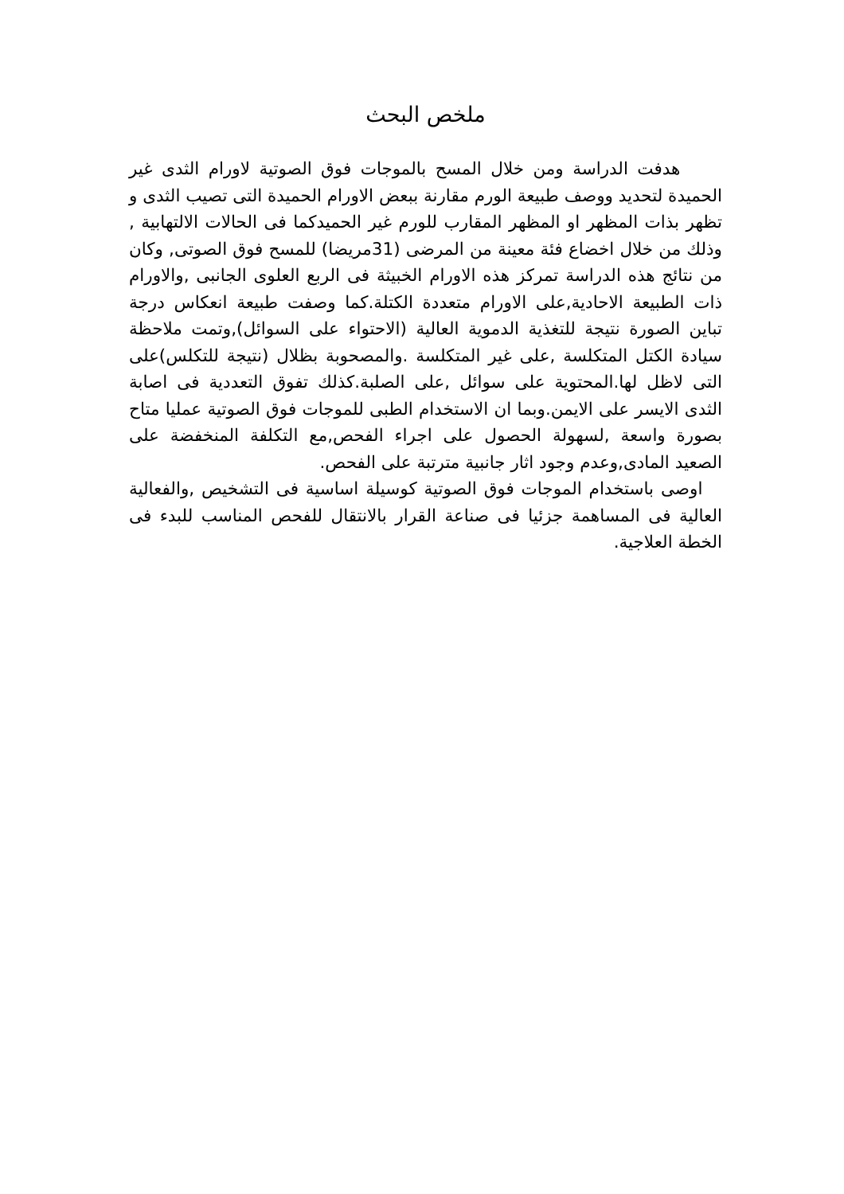ملخص البحث
هدفت الدراسة ومن خلال المسح بالموجات فوق الصوتية لاورام الثدى غير الحميدة لتحديد ووصف طبيعة الورم مقارنة ببعض الاورام الحميدة التى تصيب الثدى و تظهر بذات المظهر او المظهر المقارب للورم غير الحميدكما فى الحالات الالتهابية , وذلك من خلال اخضاع فئة معينة من المرضى (31مريضا) للمسح فوق الصوتى, وكان من نتائج هذه الدراسة تمركز هذه الاورام الخبيثة فى الربع العلوى الجانبى ,والاورام ذات الطبيعة الاحادية,على الاورام متعددة الكتلة.كما وصفت طبيعة انعكاس درجة تباين الصورة نتيجة للتغذية الدموية العالية (الاحتواء على السوائل),وتمت ملاحظة سيادة الكتل المتكلسة ,على غير المتكلسة .والمصحوبة بظلال (نتيجة للتكلس)على التى لاظل لها.المحتوية على سوائل ,على الصلبة.كذلك تفوق التعددية فى اصابة الثدى الايسر على الايمن.وبما ان الاستخدام الطبى للموجات فوق الصوتية عمليا متاح بصورة واسعة ,لسهولة الحصول على اجراء الفحص,مع التكلفة المنخفضة على الصعيد المادى,وعدم وجود اثار جانبية مترتبة على الفحص.
اوصى باستخدام الموجات فوق الصوتية كوسيلة اساسية فى التشخيص ,والفعالية العالية فى المساهمة جزئيا فى صناعة القرار بالانتقال للفحص المناسب للبدء فى الخطة العلاجية.